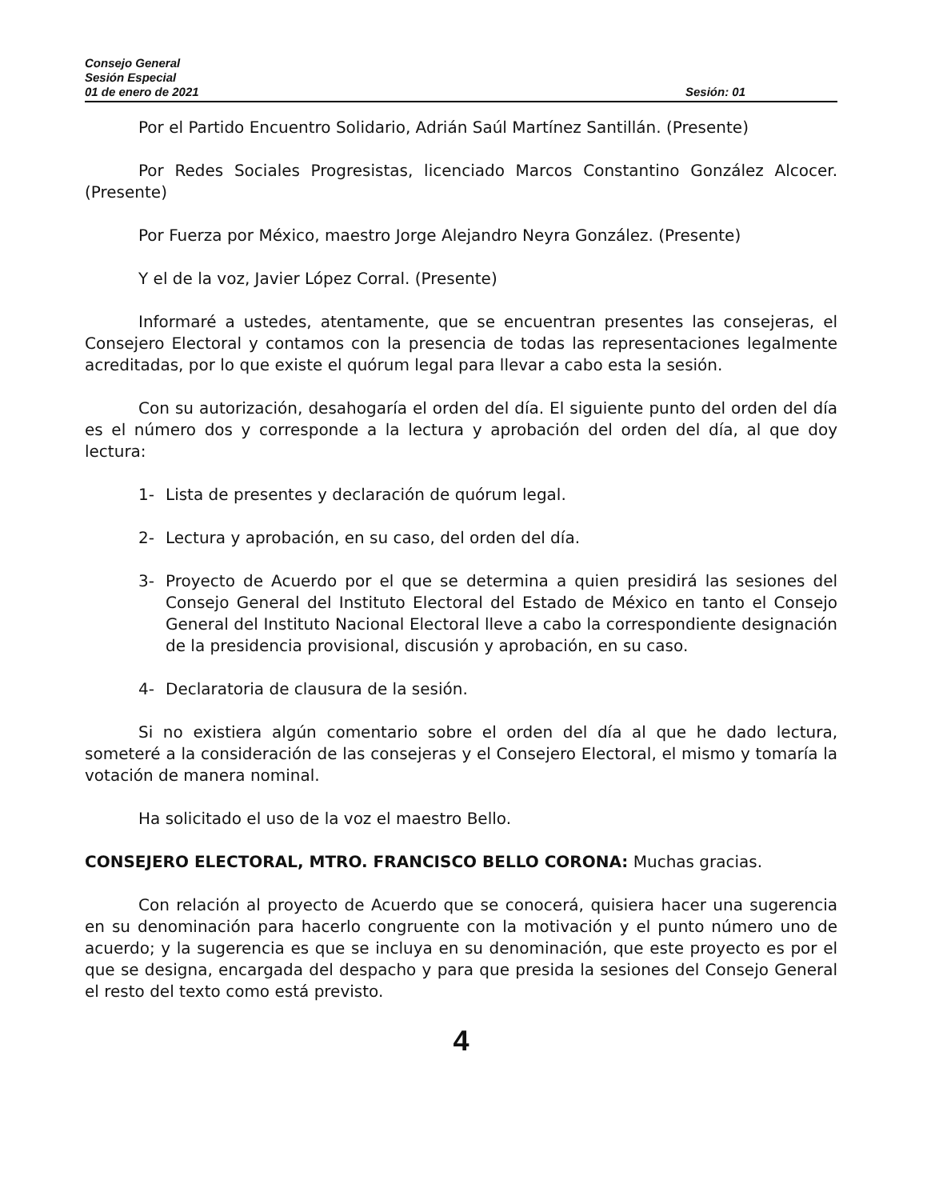Consejo General
Sesión Especial
01 de enero de 2021 Sesión: 01
Por el Partido Encuentro Solidario, Adrián Saúl Martínez Santillán. (Presente)
Por Redes Sociales Progresistas, licenciado Marcos Constantino González Alcocer. (Presente)
Por Fuerza por México, maestro Jorge Alejandro Neyra González. (Presente)
Y el de la voz, Javier López Corral. (Presente)
Informaré a ustedes, atentamente, que se encuentran presentes las consejeras, el Consejero Electoral y contamos con la presencia de todas las representaciones legalmente acreditadas, por lo que existe el quórum legal para llevar a cabo esta la sesión.
Con su autorización, desahogaría el orden del día. El siguiente punto del orden del día es el número dos y corresponde a la lectura y aprobación del orden del día, al que doy lectura:
1- Lista de presentes y declaración de quórum legal.
2- Lectura y aprobación, en su caso, del orden del día.
3- Proyecto de Acuerdo por el que se determina a quien presidirá las sesiones del Consejo General del Instituto Electoral del Estado de México en tanto el Consejo General del Instituto Nacional Electoral lleve a cabo la correspondiente designación de la presidencia provisional, discusión y aprobación, en su caso.
4- Declaratoria de clausura de la sesión.
Si no existiera algún comentario sobre el orden del día al que he dado lectura, someteré a la consideración de las consejeras y el Consejero Electoral, el mismo y tomaría la votación de manera nominal.
Ha solicitado el uso de la voz el maestro Bello.
CONSEJERO ELECTORAL, MTRO. FRANCISCO BELLO CORONA: Muchas gracias.
Con relación al proyecto de Acuerdo que se conocerá, quisiera hacer una sugerencia en su denominación para hacerlo congruente con la motivación y el punto número uno de acuerdo; y la sugerencia es que se incluya en su denominación, que este proyecto es por el que se designa, encargada del despacho y para que presida la sesiones del Consejo General el resto del texto como está previsto.
4